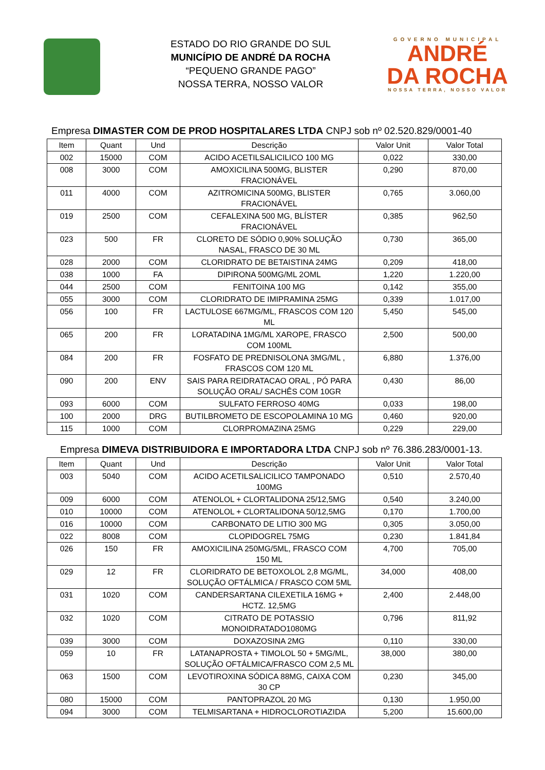ESTADO DO RIO GRANDE DO SUL
MUNICÍPIO DE ANDRÉ DA ROCHA
“PEQUENO GRANDE PAGO”
NOSSA TERRA, NOSSO VALOR
GOVERNO MUNICIPAL
ANDRÉ
DA ROCHA
NOSSA TERRA, NOSSO VALOR
Empresa DIMASTER COM DE PROD HOSPITALARES LTDA CNPJ sob nº 02.520.829/0001-40
| Item | Quant | Und | Descrição | Valor Unit | Valor Total |
| --- | --- | --- | --- | --- | --- |
| 002 | 15000 | COM | ACIDO ACETILSALICILICO 100 MG | 0,022 | 330,00 |
| 008 | 3000 | COM | AMOXICILINA 500MG, BLISTER FRACIONÁVEL | 0,290 | 870,00 |
| 011 | 4000 | COM | AZITROMICINA 500MG, BLISTER FRACIONÁVEL | 0,765 | 3.060,00 |
| 019 | 2500 | COM | CEFALEXINA 500 MG, BLÍSTER FRACIONÁVEL | 0,385 | 962,50 |
| 023 | 500 | FR | CLORETO DE SÓDIO 0,90% SOLUÇÃO NASAL, FRASCO DE 30 ML | 0,730 | 365,00 |
| 028 | 2000 | COM | CLORIDRATO DE BETAISTINA 24MG | 0,209 | 418,00 |
| 038 | 1000 | FA | DIPIRONA 500MG/ML 2OML | 1,220 | 1.220,00 |
| 044 | 2500 | COM | FENITOINA 100 MG | 0,142 | 355,00 |
| 055 | 3000 | COM | CLORIDRATO DE IMIPRAMINA 25MG | 0,339 | 1.017,00 |
| 056 | 100 | FR | LACTULOSE 667MG/ML, FRASCOS COM 120 ML | 5,450 | 545,00 |
| 065 | 200 | FR | LORATADINA 1MG/ML XAROPE, FRASCO COM 100ML | 2,500 | 500,00 |
| 084 | 200 | FR | FOSFATO DE PREDNISOLONA 3MG/ML , FRASCOS COM 120 ML | 6,880 | 1.376,00 |
| 090 | 200 | ENV | SAIS PARA REIDRATACAO ORAL , PÓ PARA SOLUÇÃO ORAL/ SACHÊS COM 10GR | 0,430 | 86,00 |
| 093 | 6000 | COM | SULFATO FERROSO 40MG | 0,033 | 198,00 |
| 100 | 2000 | DRG | BUTILBROMETO DE ESCOPOLAMINA 10 MG | 0,460 | 920,00 |
| 115 | 1000 | COM | CLORPROMAZINA 25MG | 0,229 | 229,00 |
Empresa DIMEVA DISTRIBUIDORA E IMPORTADORA LTDA CNPJ sob nº 76.386.283/0001-13.
| Item | Quant | Und | Descrição | Valor Unit | Valor Total |
| --- | --- | --- | --- | --- | --- |
| 003 | 5040 | COM | ACIDO ACETILSALICILICO TAMPONADO 100MG | 0,510 | 2.570,40 |
| 009 | 6000 | COM | ATENOLOL + CLORTALIDONA 25/12,5MG | 0,540 | 3.240,00 |
| 010 | 10000 | COM | ATENOLOL + CLORTALIDONA 50/12,5MG | 0,170 | 1.700,00 |
| 016 | 10000 | COM | CARBONATO DE LITIO 300 MG | 0,305 | 3.050,00 |
| 022 | 8008 | COM | CLOPIDOGREL 75MG | 0,230 | 1.841,84 |
| 026 | 150 | FR | AMOXICILINA 250MG/5ML, FRASCO COM 150 ML | 4,700 | 705,00 |
| 029 | 12 | FR | CLORIDRATO DE BETOXOLOL 2,8 MG/ML, SOLUÇÃO OFTÁLMICA / FRASCO COM 5ML | 34,000 | 408,00 |
| 031 | 1020 | COM | CANDERSARTANA CILEXETILA 16MG + HCTZ. 12,5MG | 2,400 | 2.448,00 |
| 032 | 1020 | COM | CITRATO DE POTASSIO MONOIDRATADO1080MG | 0,796 | 811,92 |
| 039 | 3000 | COM | DOXAZOSINA 2MG | 0,110 | 330,00 |
| 059 | 10 | FR | LATANAPROSTA + TIMOLOL 50 + 5MG/ML, SOLUÇÃO OFTÁLMICA/FRASCO COM 2,5 ML | 38,000 | 380,00 |
| 063 | 1500 | COM | LEVOTIROXINA SÓDICA 88MG, CAIXA COM 30 CP | 0,230 | 345,00 |
| 080 | 15000 | COM | PANTOPRAZOL 20 MG | 0,130 | 1.950,00 |
| 094 | 3000 | COM | TELMISARTANA + HIDROCLOROTIAZIDA | 5,200 | 15.600,00 |